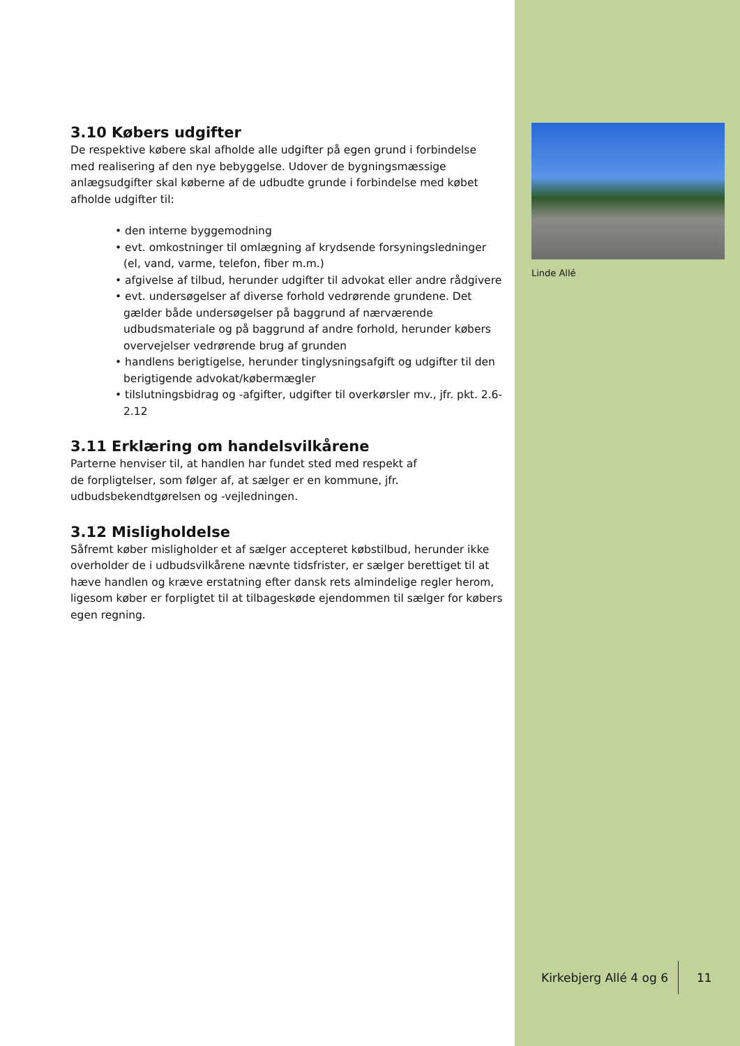3.10 Købers udgifter
De respektive købere skal afholde alle udgifter på egen grund i forbindelse med realisering af den nye bebyggelse. Udover de bygningsmæssige anlægsudgifter skal køberne af de udbudte grunde i forbindelse med købet afholde udgifter til:
• den interne byggemodning
• evt. omkostninger til omlægning af krydsende forsyningsledninger (el, vand, varme, telefon, fiber m.m.)
• afgivelse af tilbud, herunder udgifter til advokat eller andre rådgivere
• evt. undersøgelser af diverse forhold vedrørende grundene. Det gælder både undersøgelser på baggrund af nærværende udbudsmateriale og på baggrund af andre forhold, herunder købers overvejelser vedrørende brug af grunden
• handlens berigtigelse, herunder tinglysningsafgift og udgifter til den berigtigende advokat/købermægler
• tilslutningsbidrag og -afgifter, udgifter til overkørsler mv., jfr. pkt. 2.6-2.12
3.11 Erklæring om handelsvilkårene
Parterne henviser til, at handlen har fundet sted med respekt af de forpligtelser, som følger af, at sælger er en kommune, jfr. udbudsbekendtgørelsen og -vejledningen.
3.12 Misligholdelse
Såfremt køber misligholder et af sælger accepteret købstilbud, herunder ikke overholder de i udbudsvilkårene nævnte tidsfrister, er sælger berettiget til at hæve handlen og kræve erstatning efter dansk rets almindelige regler herom, ligesom køber er forpligtet til at tilbageskøde ejendommen til sælger for købers egen regning.
Linde Allé
Kirkebjerg Allé 4 og 6 11